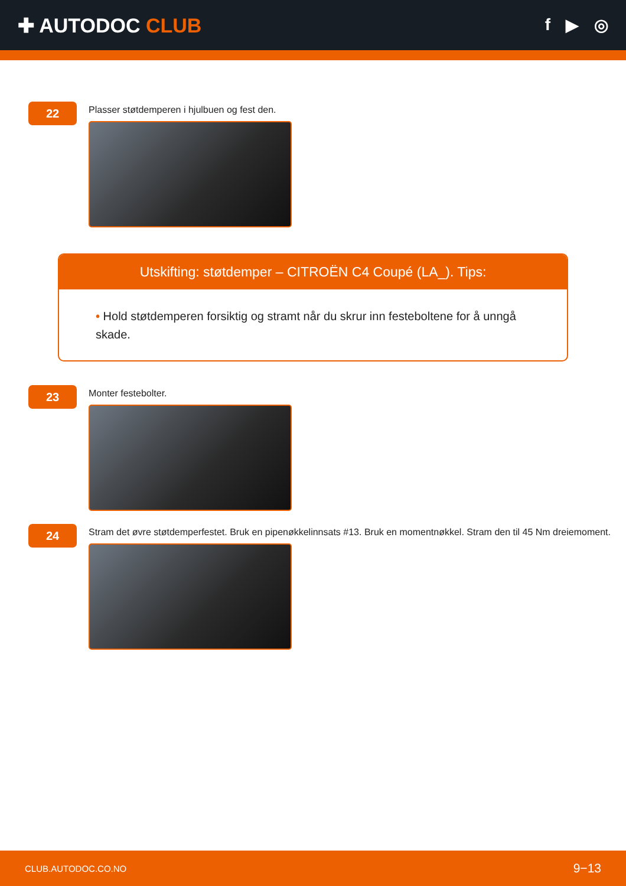✚ AUTODOC CLUB
f ▶ ◎
22
Plasser støtdemperen i hjulbuen og fest den.
Utskifting: støtdemper – CITROËN C4 Coupé (LA_). Tips:
• Hold støtdemperen forsiktig og stramt når du skrur inn festeboltene for å unngå skade.
23
Monter festebolter.
24
Stram det øvre støtdemperfestet. Bruk en pipenøkkelinnsats #13. Bruk en momentnøkkel. Stram den til 45 Nm dreiemoment.
CLUB.AUTODOC.CO.NO 9−13